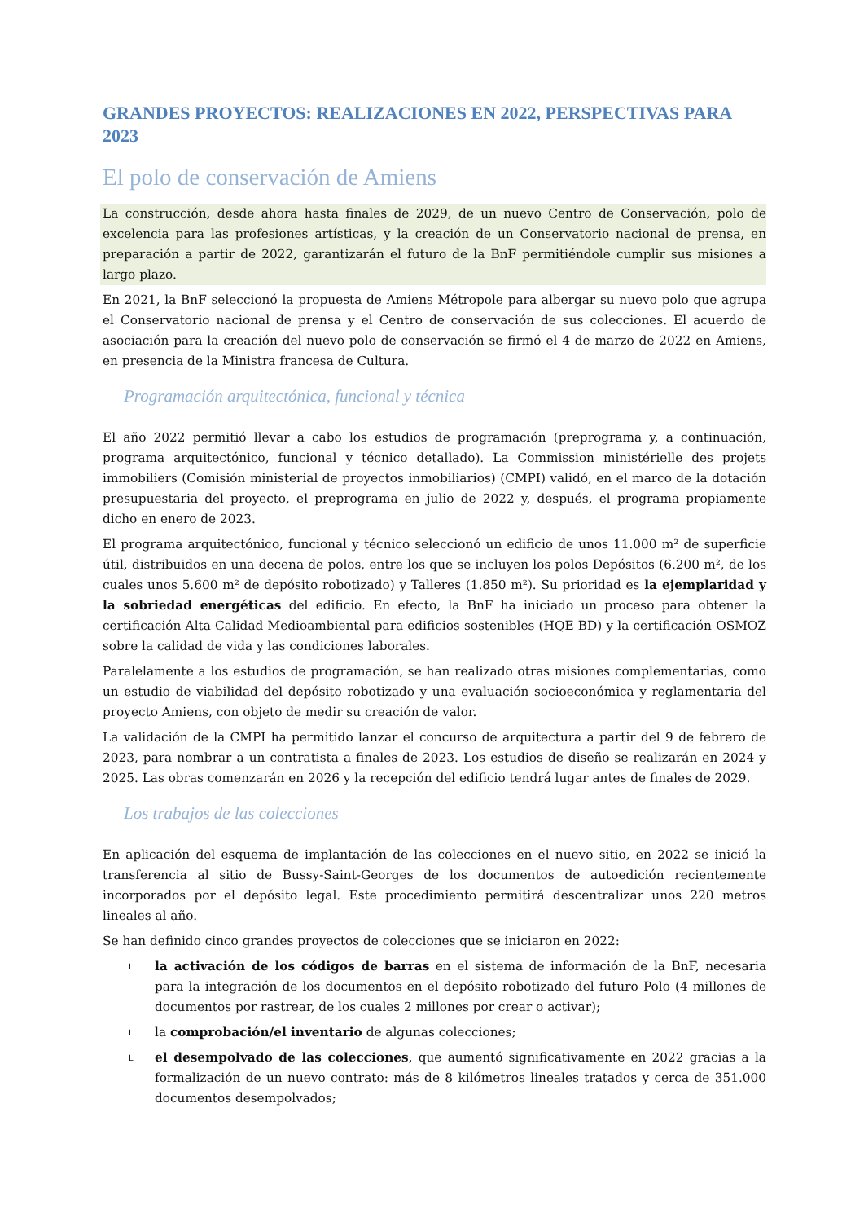GRANDES PROYECTOS: REALIZACIONES EN 2022, PERSPECTIVAS PARA 2023
El polo de conservación de Amiens
La construcción, desde ahora hasta finales de 2029, de un nuevo Centro de Conservación, polo de excelencia para las profesiones artísticas, y la creación de un Conservatorio nacional de prensa, en preparación a partir de 2022, garantizarán el futuro de la BnF permitiéndole cumplir sus misiones a largo plazo.
En 2021, la BnF seleccionó la propuesta de Amiens Métropole para albergar su nuevo polo que agrupa el Conservatorio nacional de prensa y el Centro de conservación de sus colecciones. El acuerdo de asociación para la creación del nuevo polo de conservación se firmó el 4 de marzo de 2022 en Amiens, en presencia de la Ministra francesa de Cultura.
Programación arquitectónica, funcional y técnica
El año 2022 permitió llevar a cabo los estudios de programación (preprograma y, a continuación, programa arquitectónico, funcional y técnico detallado). La Commission ministérielle des projets immobiliers (Comisión ministerial de proyectos inmobiliarios) (CMPI) validó, en el marco de la dotación presupuestaria del proyecto, el preprograma en julio de 2022 y, después, el programa propiamente dicho en enero de 2023.
El programa arquitectónico, funcional y técnico seleccionó un edificio de unos 11.000 m² de superficie útil, distribuidos en una decena de polos, entre los que se incluyen los polos Depósitos (6.200 m², de los cuales unos 5.600 m² de depósito robotizado) y Talleres (1.850 m²). Su prioridad es la ejemplaridad y la sobriedad energéticas del edificio. En efecto, la BnF ha iniciado un proceso para obtener la certificación Alta Calidad Medioambiental para edificios sostenibles (HQE BD) y la certificación OSMOZ sobre la calidad de vida y las condiciones laborales.
Paralelamente a los estudios de programación, se han realizado otras misiones complementarias, como un estudio de viabilidad del depósito robotizado y una evaluación socioeconómica y reglamentaria del proyecto Amiens, con objeto de medir su creación de valor.
La validación de la CMPI ha permitido lanzar el concurso de arquitectura a partir del 9 de febrero de 2023, para nombrar a un contratista a finales de 2023. Los estudios de diseño se realizarán en 2024 y 2025. Las obras comenzarán en 2026 y la recepción del edificio tendrá lugar antes de finales de 2029.
Los trabajos de las colecciones
En aplicación del esquema de implantación de las colecciones en el nuevo sitio, en 2022 se inició la transferencia al sitio de Bussy-Saint-Georges de los documentos de autoedición recientemente incorporados por el depósito legal. Este procedimiento permitirá descentralizar unos 220 metros lineales al año.
Se han definido cinco grandes proyectos de colecciones que se iniciaron en 2022:
L la activación de los códigos de barras en el sistema de información de la BnF, necesaria para la integración de los documentos en el depósito robotizado del futuro Polo (4 millones de documentos por rastrear, de los cuales 2 millones por crear o activar);
L la comprobación/el inventario de algunas colecciones;
L el desempolvado de las colecciones, que aumentó significativamente en 2022 gracias a la formalización de un nuevo contrato: más de 8 kilómetros lineales tratados y cerca de 351.000 documentos desempolvados;